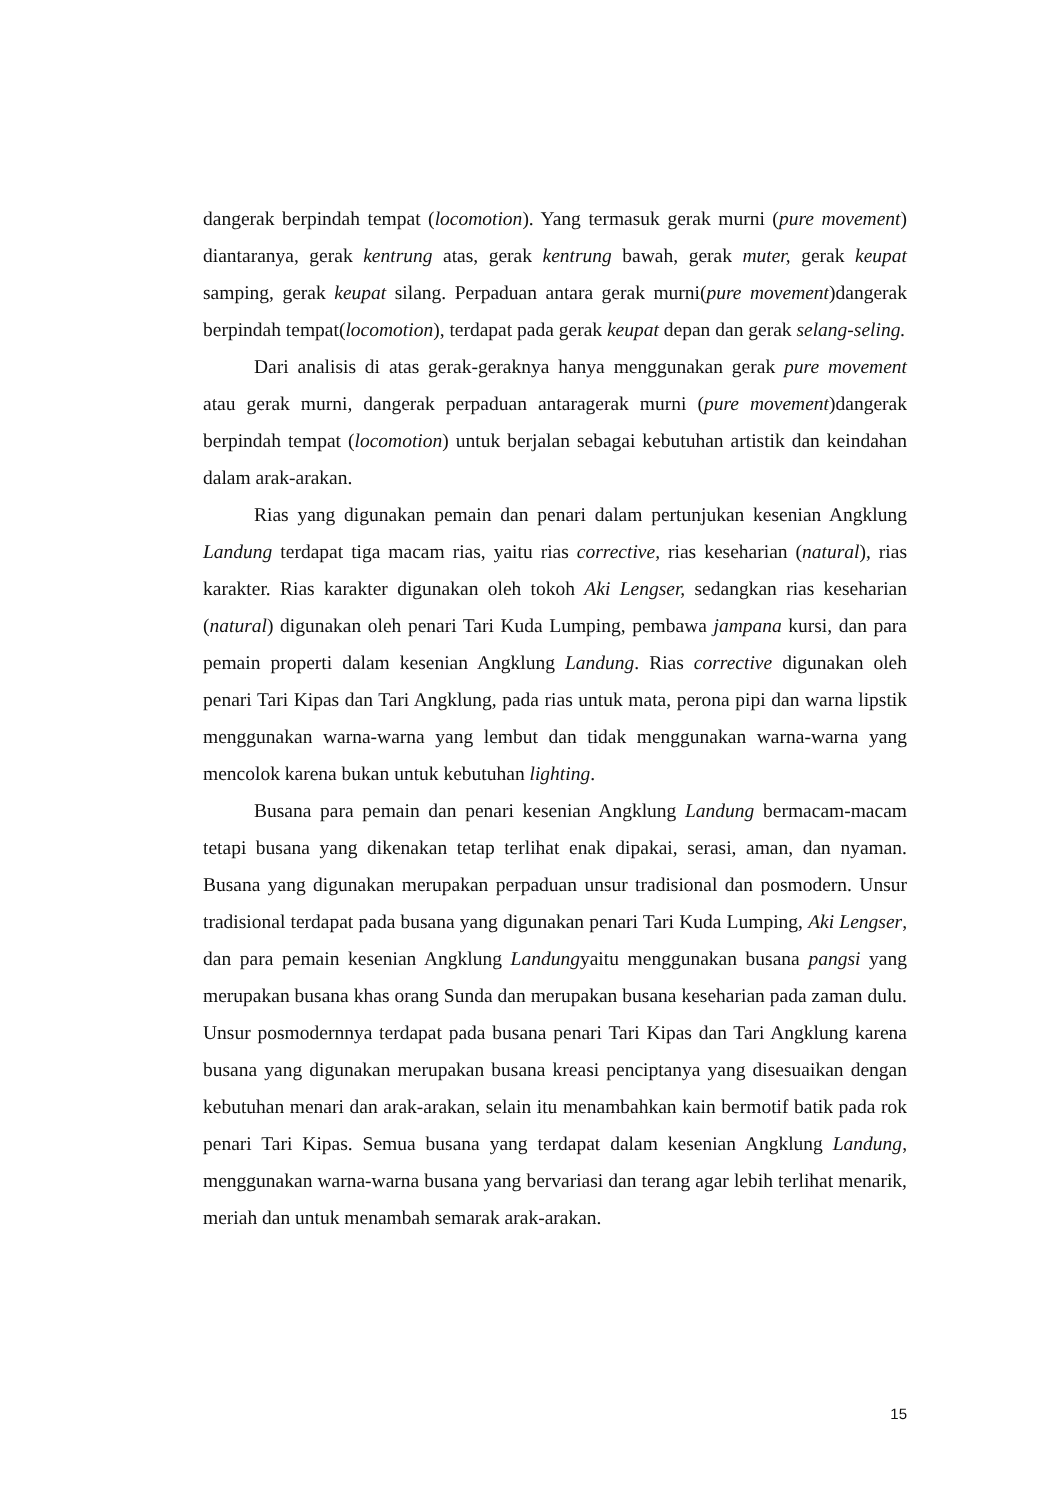dangerak berpindah tempat (locomotion). Yang termasuk gerak murni (pure movement) diantaranya, gerak kentrung atas, gerak kentrung bawah, gerak muter, gerak keupat samping, gerak keupat silang. Perpaduan antara gerak murni(pure movement)dangerak berpindah tempat(locomotion), terdapat pada gerak keupat depan dan gerak selang-seling.
Dari analisis di atas gerak-geraknya hanya menggunakan gerak pure movement atau gerak murni, dangerak perpaduan antaragerak murni (pure movement)dangerak berpindah tempat (locomotion) untuk berjalan sebagai kebutuhan artistik dan keindahan dalam arak-arakan.
Rias yang digunakan pemain dan penari dalam pertunjukan kesenian Angklung Landung terdapat tiga macam rias, yaitu rias corrective, rias keseharian (natural), rias karakter. Rias karakter digunakan oleh tokoh Aki Lengser, sedangkan rias keseharian (natural) digunakan oleh penari Tari Kuda Lumping, pembawa jampana kursi, dan para pemain properti dalam kesenian Angklung Landung. Rias corrective digunakan oleh penari Tari Kipas dan Tari Angklung, pada rias untuk mata, perona pipi dan warna lipstik menggunakan warna-warna yang lembut dan tidak menggunakan warna-warna yang mencolok karena bukan untuk kebutuhan lighting.
Busana para pemain dan penari kesenian Angklung Landung bermacam-macam tetapi busana yang dikenakan tetap terlihat enak dipakai, serasi, aman, dan nyaman. Busana yang digunakan merupakan perpaduan unsur tradisional dan posmodern. Unsur tradisional terdapat pada busana yang digunakan penari Tari Kuda Lumping, Aki Lengser, dan para pemain kesenian Angklung Landungyaitu menggunakan busana pangsi yang merupakan busana khas orang Sunda dan merupakan busana keseharian pada zaman dulu. Unsur posmodernnya terdapat pada busana penari Tari Kipas dan Tari Angklung karena busana yang digunakan merupakan busana kreasi penciptanya yang disesuaikan dengan kebutuhan menari dan arak-arakan, selain itu menambahkan kain bermotif batik pada rok penari Tari Kipas. Semua busana yang terdapat dalam kesenian Angklung Landung, menggunakan warna-warna busana yang bervariasi dan terang agar lebih terlihat menarik, meriah dan untuk menambah semarak arak-arakan.
15